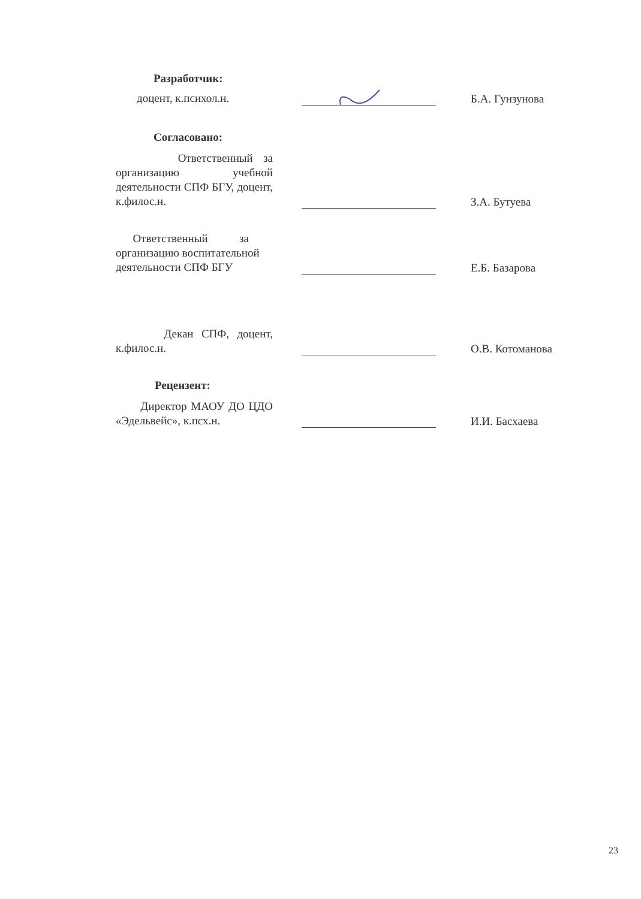Разработчик:
доцент, к.психол.н.
Б.А. Гунзунова
Согласовано:
Ответственный за организацию учебной деятельности СПФ БГУ, доцент, к.филос.н.
З.А. Бутуева
Ответственный за организацию воспитательной деятельности СПФ БГУ
Е.Б. Базарова
Декан СПФ, доцент, к.филос.н.
О.В. Котоманова
Рецензент:
Директор МАОУ ДО ЦДО «Эдельвейс», к.псх.н.
И.И. Басхаева
23